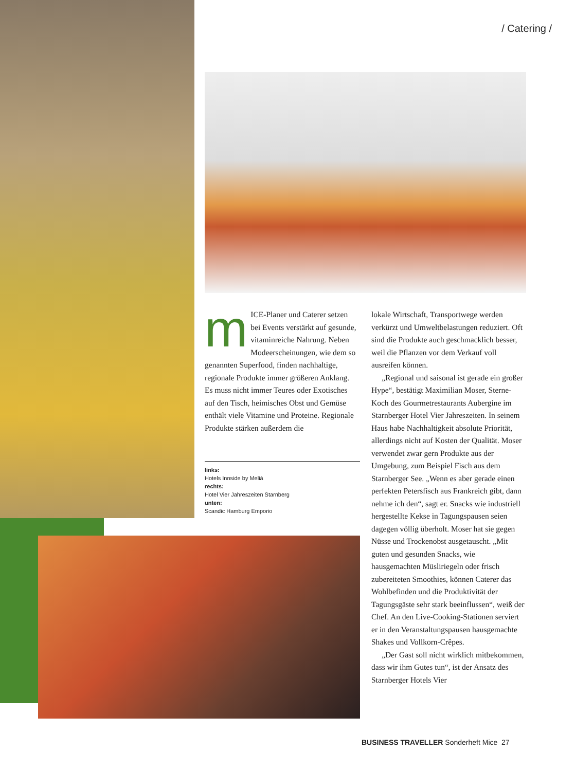/ Catering /
m
ICE-Planer und Caterer setzen bei Events verstärkt auf gesunde, vitaminreiche Nahrung. Neben Modeerscheinungen, wie dem so genannten Superfood, finden nachhaltige, regionale Produkte immer größeren Anklang. Es muss nicht immer Teures oder Exotisches auf den Tisch, heimisches Obst und Gemüse enthält viele Vitamine und Proteine. Regionale Produkte stärken außerdem die
links:
Hotels Innside by Meliá
rechts:
Hotel Vier Jahreszeiten Starnberg
unten:
Scandic Hamburg Emporio
lokale Wirtschaft, Transportwege werden verkürzt und Umweltbelastungen reduziert. Oft sind die Produkte auch geschmacklich besser, weil die Pflanzen vor dem Verkauf voll ausreifen können.
„Regional und saisonal ist gerade ein großer Hype“, bestätigt Maximilian Moser, Sterne-Koch des Gourmetrestaurants Aubergine im Starnberger Hotel Vier Jahreszeiten. In seinem Haus habe Nachhaltigkeit absolute Priorität, allerdings nicht auf Kosten der Qualität. Moser verwendet zwar gern Produkte aus der Umgebung, zum Beispiel Fisch aus dem Starnberger See. „Wenn es aber gerade einen perfekten Petersfisch aus Frankreich gibt, dann nehme ich den“, sagt er. Snacks wie industriell hergestellte Kekse in Tagungspausen seien dagegen völlig überholt. Moser hat sie gegen Nüsse und Trockenobst ausgetauscht. „Mit guten und gesunden Snacks, wie hausgemachten Müsliriegeln oder frisch zubereiteten Smoothies, können Caterer das Wohlbefinden und die Produktivität der Tagungsgäste sehr stark beeinflussen“, weiß der Chef. An den Live-Cooking-Stationen serviert er in den Veranstaltungspausen hausgemachte Shakes und Vollkorn-Crêpes.
„Der Gast soll nicht wirklich mitbekommen, dass wir ihm Gutes tun“, ist der Ansatz des Starnberger Hotels Vier
BUSINESS TRAVELLER Sonderheft Mice 27